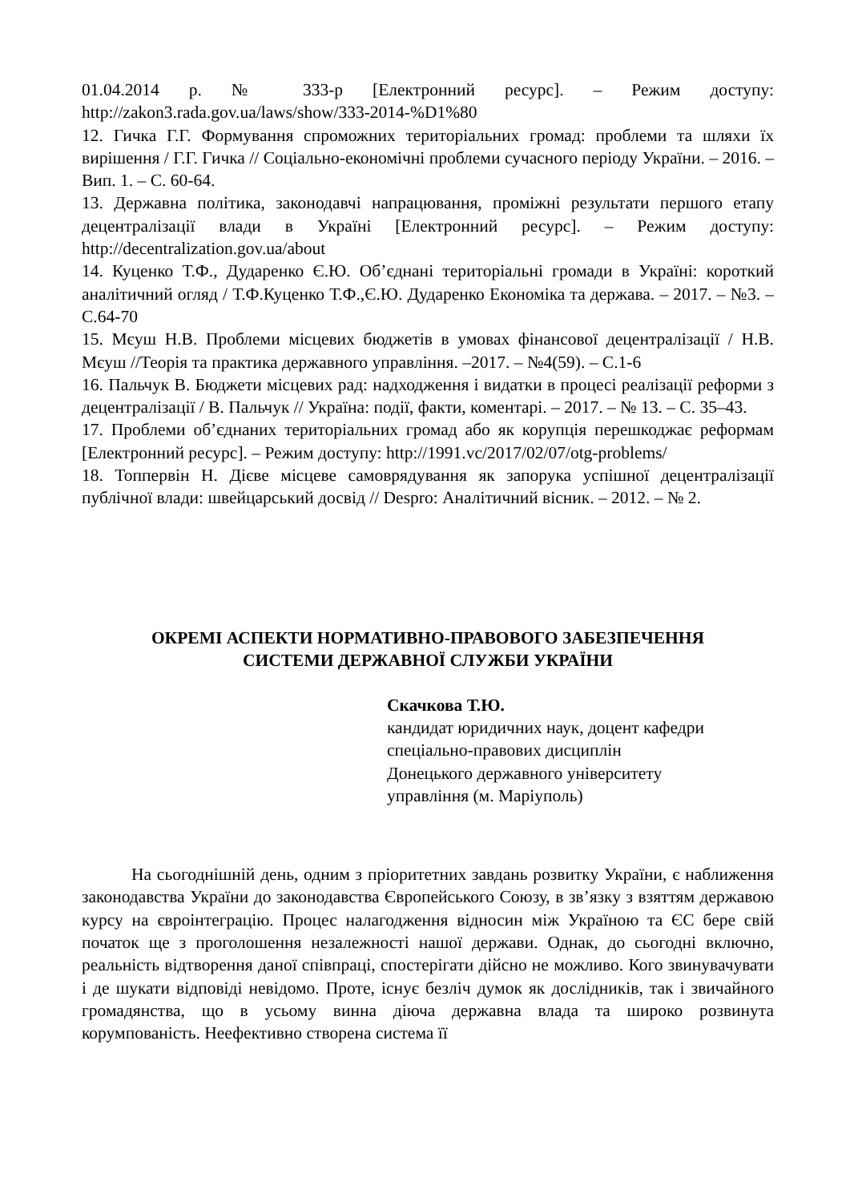01.04.2014 р. № 333-р [Електронний ресурс]. – Режим доступу: http://zakon3.rada.gov.ua/laws/show/333-2014-%D1%80
12. Гичка Г.Г. Формування спроможних територіальних громад: проблеми та шляхи їх вирішення / Г.Г. Гичка // Соціально-економічні проблеми сучасного періоду України. – 2016. – Вип. 1. – С. 60-64.
13. Державна політика, законодавчі напрацювання, проміжні результати першого етапу децентралізації влади в Україні [Електронний ресурс]. – Режим доступу: http://decentralization.gov.ua/about
14. Куценко Т.Ф., Дударенко Є.Ю. Об’єднані територіальні громади в Україні: короткий аналітичний огляд / Т.Ф.Куценко Т.Ф.,Є.Ю. Дударенко Економіка та держава. – 2017. – №3. –С.64-70
15. Мєуш Н.В. Проблеми місцевих бюджетів в умовах фінансової децентралізації / Н.В. Мєуш //Теорія та практика державного управління. –2017. – №4(59). – С.1-6
16. Пальчук В. Бюджети місцевих рад: надходження і видатки в процесі реалізації реформи з децентралізації / В. Пальчук // Україна: події, факти, коментарі. – 2017. – № 13. – С. 35–43.
17. Проблеми об’єднаних територіальних громад або як корупція перешкоджає реформам [Електронний ресурс]. – Режим доступу: http://1991.vc/2017/02/07/otg-problems/
18. Топпервін Н. Дієве місцеве самоврядування як запорука успішної децентралізації публічної влади: швейцарський досвід // Despro: Аналітичний вісник. – 2012. – № 2.
ОКРЕМІ АСПЕКТИ НОРМАТИВНО-ПРАВОВОГО ЗАБЕЗПЕЧЕННЯ
СИСТЕМИ ДЕРЖАВНОЇ СЛУЖБИ УКРАЇНИ
Скачкова Т.Ю.
кандидат юридичних наук, доцент кафедри
спеціально-правових дисциплін
Донецького державного університету
управління (м. Маріуполь)
На сьогоднішній день, одним з пріоритетних завдань розвитку України, є наближення законодавства України до законодавства Європейського Союзу, в зв’язку з взяттям державою курсу на євроінтеграцію. Процес налагодження відносин між Україною та ЄС бере свій початок ще з проголошення незалежності нашої держави. Однак, до сьогодні включно, реальність відтворення даної співпраці, спостерігати дійсно не можливо. Кого звинувачувати і де шукати відповіді невідомо. Проте, існує безліч думок як дослідників, так і звичайного громадянства, що в усьому винна діюча державна влада та широко розвинута корумпованість. Неефективно створена система її